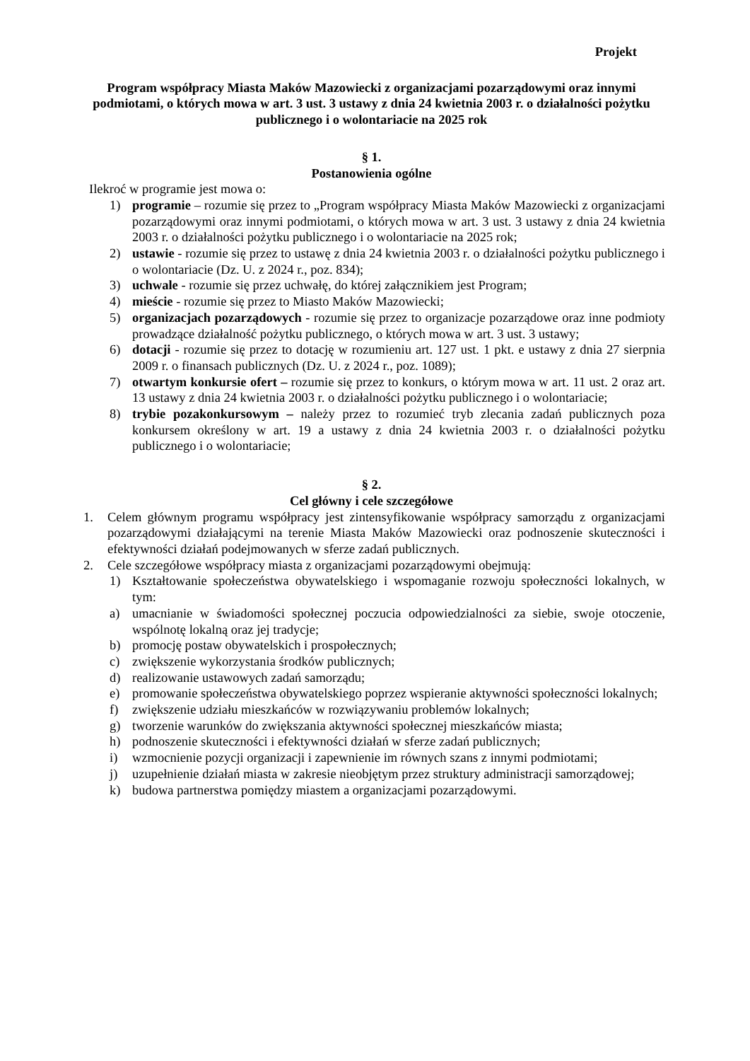Projekt
Program współpracy Miasta Maków Mazowiecki z organizacjami pozarządowymi oraz innymi podmiotami, o których mowa w art. 3 ust. 3 ustawy z dnia 24 kwietnia 2003 r. o działalności pożytku publicznego i o wolontariacie na 2025 rok
§ 1.
Postanowienia ogólne
Ilekroć w programie jest mowa o:
1) programie – rozumie się przez to „Program współpracy Miasta Maków Mazowiecki z organizacjami pozarządowymi oraz innymi podmiotami, o których mowa w art. 3 ust. 3 ustawy z dnia 24 kwietnia 2003 r. o działalności pożytku publicznego i o wolontariacie na 2025 rok;
2) ustawie - rozumie się przez to ustawę z dnia 24 kwietnia 2003 r. o działalności pożytku publicznego i o wolontariacie (Dz. U. z 2024 r., poz. 834);
3) uchwale - rozumie się przez uchwałę, do której załącznikiem jest Program;
4) mieście - rozumie się przez to Miasto Maków Mazowiecki;
5) organizacjach pozarządowych - rozumie się przez to organizacje pozarządowe oraz inne podmioty prowadzące działalność pożytku publicznego, o których mowa w art. 3 ust. 3 ustawy;
6) dotacji - rozumie się przez to dotację w rozumieniu art. 127 ust. 1 pkt. e ustawy z dnia 27 sierpnia 2009 r. o finansach publicznych (Dz. U. z 2024 r., poz. 1089);
7) otwartym konkursie ofert – rozumie się przez to konkurs, o którym mowa w art. 11 ust. 2 oraz art. 13 ustawy z dnia 24 kwietnia 2003 r. o działalności pożytku publicznego i o wolontariacie;
8) trybie pozakonkursowym – należy przez to rozumieć tryb zlecania zadań publicznych poza konkursem określony w art. 19 a ustawy z dnia 24 kwietnia 2003 r. o działalności pożytku publicznego i o wolontariacie;
§ 2.
Cel główny i cele szczegółowe
1. Celem głównym programu współpracy jest zintensyfikowanie współpracy samorządu z organizacjami pozarządowymi działającymi na terenie Miasta Maków Mazowiecki oraz podnoszenie skuteczności i efektywności działań podejmowanych w sferze zadań publicznych.
2. Cele szczegółowe współpracy miasta z organizacjami pozarządowymi obejmują:
1) Kształtowanie społeczeństwa obywatelskiego i wspomaganie rozwoju społeczności lokalnych, w tym:
a) umacnianie w świadomości społecznej poczucia odpowiedzialności za siebie, swoje otoczenie, wspólnotę lokalną oraz jej tradycje;
b) promocję postaw obywatelskich i prospołecznych;
c) zwiększenie wykorzystania środków publicznych;
d) realizowanie ustawowych zadań samorządu;
e) promowanie społeczeństwa obywatelskiego poprzez wspieranie aktywności społeczności lokalnych;
f) zwiększenie udziału mieszkańców w rozwiązywaniu problemów lokalnych;
g) tworzenie warunków do zwiększania aktywności społecznej mieszkańców miasta;
h) podnoszenie skuteczności i efektywności działań w sferze zadań publicznych;
i) wzmocnienie pozycji organizacji i zapewnienie im równych szans z innymi podmiotami;
j) uzupełnienie działań miasta w zakresie nieobjętym przez struktury administracji samorządowej;
k) budowa partnerstwa pomiędzy miastem a organizacjami pozarządowymi.